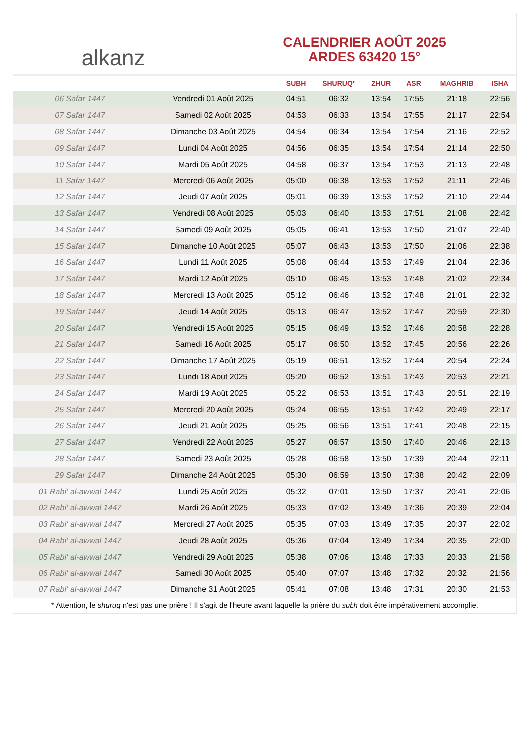alkanz
CALENDRIER AOÛT 2025
ARDES 63420 15°
| | | SUBH | SHURUQ* | ZHUR | ASR | MAGHRIB | ISHA |
| --- | --- | --- | --- | --- | --- | --- | --- |
| 06 Safar 1447 | Vendredi 01 Août 2025 | 04:51 | 06:32 | 13:54 | 17:55 | 21:18 | 22:56 |
| 07 Safar 1447 | Samedi 02 Août 2025 | 04:53 | 06:33 | 13:54 | 17:55 | 21:17 | 22:54 |
| 08 Safar 1447 | Dimanche 03 Août 2025 | 04:54 | 06:34 | 13:54 | 17:54 | 21:16 | 22:52 |
| 09 Safar 1447 | Lundi 04 Août 2025 | 04:56 | 06:35 | 13:54 | 17:54 | 21:14 | 22:50 |
| 10 Safar 1447 | Mardi 05 Août 2025 | 04:58 | 06:37 | 13:54 | 17:53 | 21:13 | 22:48 |
| 11 Safar 1447 | Mercredi 06 Août 2025 | 05:00 | 06:38 | 13:53 | 17:52 | 21:11 | 22:46 |
| 12 Safar 1447 | Jeudi 07 Août 2025 | 05:01 | 06:39 | 13:53 | 17:52 | 21:10 | 22:44 |
| 13 Safar 1447 | Vendredi 08 Août 2025 | 05:03 | 06:40 | 13:53 | 17:51 | 21:08 | 22:42 |
| 14 Safar 1447 | Samedi 09 Août 2025 | 05:05 | 06:41 | 13:53 | 17:50 | 21:07 | 22:40 |
| 15 Safar 1447 | Dimanche 10 Août 2025 | 05:07 | 06:43 | 13:53 | 17:50 | 21:06 | 22:38 |
| 16 Safar 1447 | Lundi 11 Août 2025 | 05:08 | 06:44 | 13:53 | 17:49 | 21:04 | 22:36 |
| 17 Safar 1447 | Mardi 12 Août 2025 | 05:10 | 06:45 | 13:53 | 17:48 | 21:02 | 22:34 |
| 18 Safar 1447 | Mercredi 13 Août 2025 | 05:12 | 06:46 | 13:52 | 17:48 | 21:01 | 22:32 |
| 19 Safar 1447 | Jeudi 14 Août 2025 | 05:13 | 06:47 | 13:52 | 17:47 | 20:59 | 22:30 |
| 20 Safar 1447 | Vendredi 15 Août 2025 | 05:15 | 06:49 | 13:52 | 17:46 | 20:58 | 22:28 |
| 21 Safar 1447 | Samedi 16 Août 2025 | 05:17 | 06:50 | 13:52 | 17:45 | 20:56 | 22:26 |
| 22 Safar 1447 | Dimanche 17 Août 2025 | 05:19 | 06:51 | 13:52 | 17:44 | 20:54 | 22:24 |
| 23 Safar 1447 | Lundi 18 Août 2025 | 05:20 | 06:52 | 13:51 | 17:43 | 20:53 | 22:21 |
| 24 Safar 1447 | Mardi 19 Août 2025 | 05:22 | 06:53 | 13:51 | 17:43 | 20:51 | 22:19 |
| 25 Safar 1447 | Mercredi 20 Août 2025 | 05:24 | 06:55 | 13:51 | 17:42 | 20:49 | 22:17 |
| 26 Safar 1447 | Jeudi 21 Août 2025 | 05:25 | 06:56 | 13:51 | 17:41 | 20:48 | 22:15 |
| 27 Safar 1447 | Vendredi 22 Août 2025 | 05:27 | 06:57 | 13:50 | 17:40 | 20:46 | 22:13 |
| 28 Safar 1447 | Samedi 23 Août 2025 | 05:28 | 06:58 | 13:50 | 17:39 | 20:44 | 22:11 |
| 29 Safar 1447 | Dimanche 24 Août 2025 | 05:30 | 06:59 | 13:50 | 17:38 | 20:42 | 22:09 |
| 01 Rabi‘ al-awwal 1447 | Lundi 25 Août 2025 | 05:32 | 07:01 | 13:50 | 17:37 | 20:41 | 22:06 |
| 02 Rabi‘ al-awwal 1447 | Mardi 26 Août 2025 | 05:33 | 07:02 | 13:49 | 17:36 | 20:39 | 22:04 |
| 03 Rabi‘ al-awwal 1447 | Mercredi 27 Août 2025 | 05:35 | 07:03 | 13:49 | 17:35 | 20:37 | 22:02 |
| 04 Rabi‘ al-awwal 1447 | Jeudi 28 Août 2025 | 05:36 | 07:04 | 13:49 | 17:34 | 20:35 | 22:00 |
| 05 Rabi‘ al-awwal 1447 | Vendredi 29 Août 2025 | 05:38 | 07:06 | 13:48 | 17:33 | 20:33 | 21:58 |
| 06 Rabi‘ al-awwal 1447 | Samedi 30 Août 2025 | 05:40 | 07:07 | 13:48 | 17:32 | 20:32 | 21:56 |
| 07 Rabi‘ al-awwal 1447 | Dimanche 31 Août 2025 | 05:41 | 07:08 | 13:48 | 17:31 | 20:30 | 21:53 |
* Attention, le shuruq n'est pas une prière ! Il s'agit de l'heure avant laquelle la prière du subh doit être impérativement accomplie.